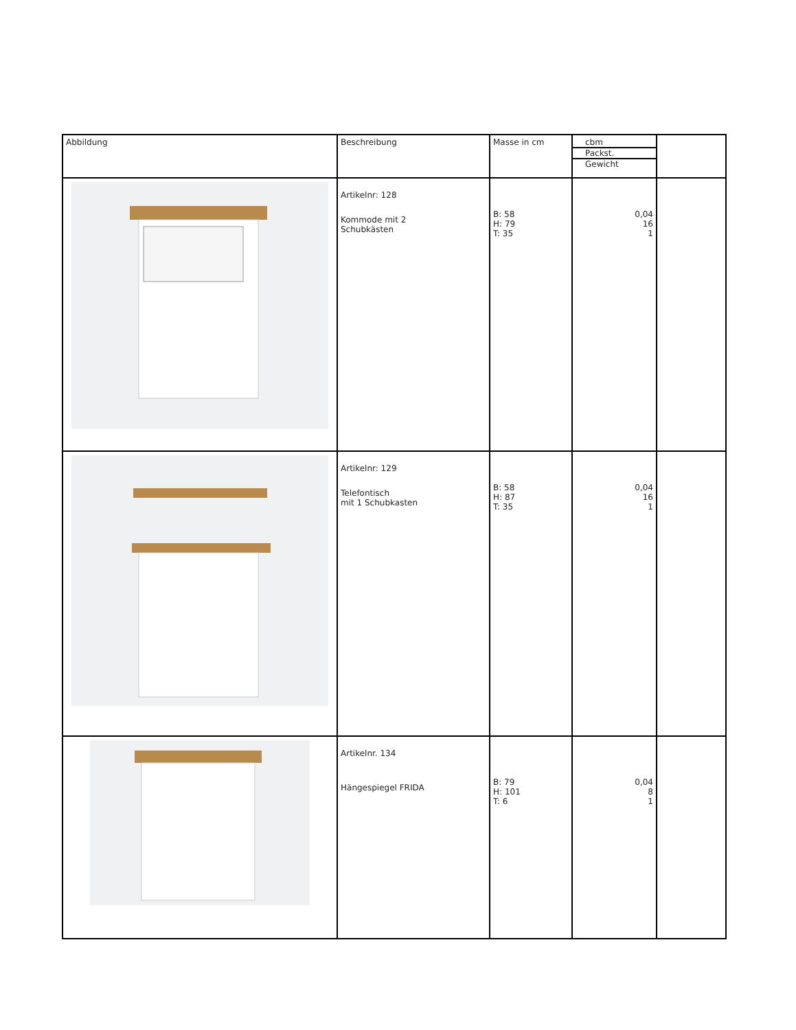| Abbildung | Beschreibung | Masse in cm | cbm Packst. Gewicht | |
| --- | --- | --- | --- | --- |
| | Artikelnr: 128 Kommode mit 2 Schubkästen | B: 58 H: 79 T: 35 | 0,04 16 1 | |
| | Artikelnr: 129 Telefontisch mit 1 Schubkasten | B: 58 H: 87 T: 35 | 0,04 16 1 | |
| | Artikelnr. 134 Hängespiegel FRIDA | B: 79 H: 101 T: 6 | 0,04 8 1 | |